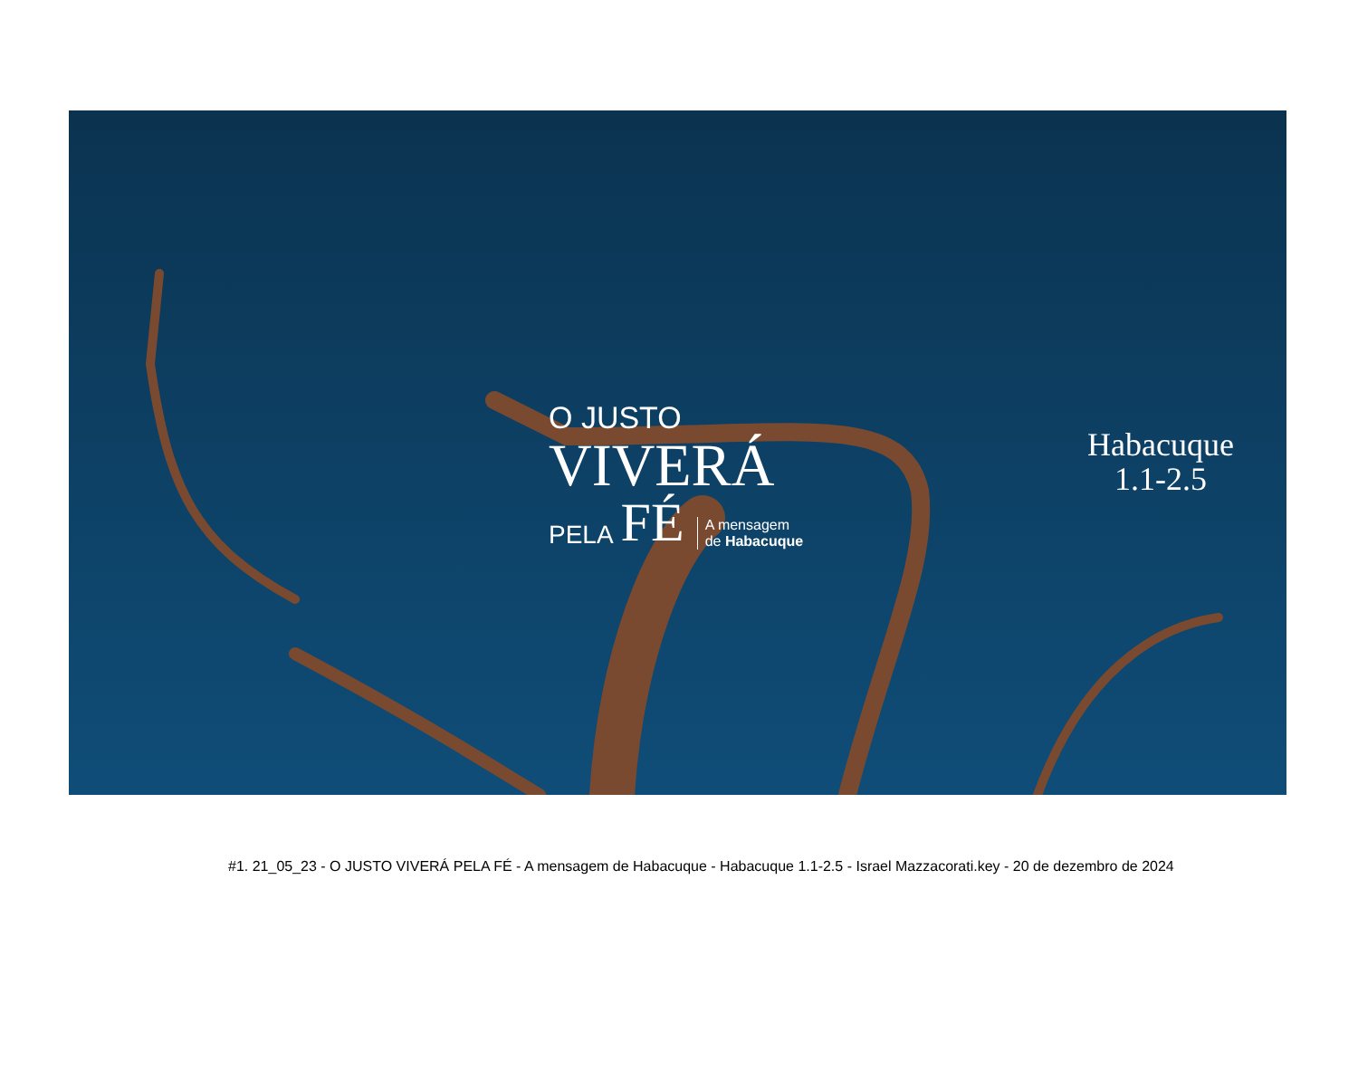O JUSTO
VIVERÁ
PELA FÉ A mensagem
de Habacuque
Habacuque
1.1-2.5
#1. 21_05_23 - O JUSTO VIVERÁ PELA FÉ - A mensagem de Habacuque - Habacuque 1.1-2.5 - Israel Mazzacorati.key - 20 de dezembro de 2024